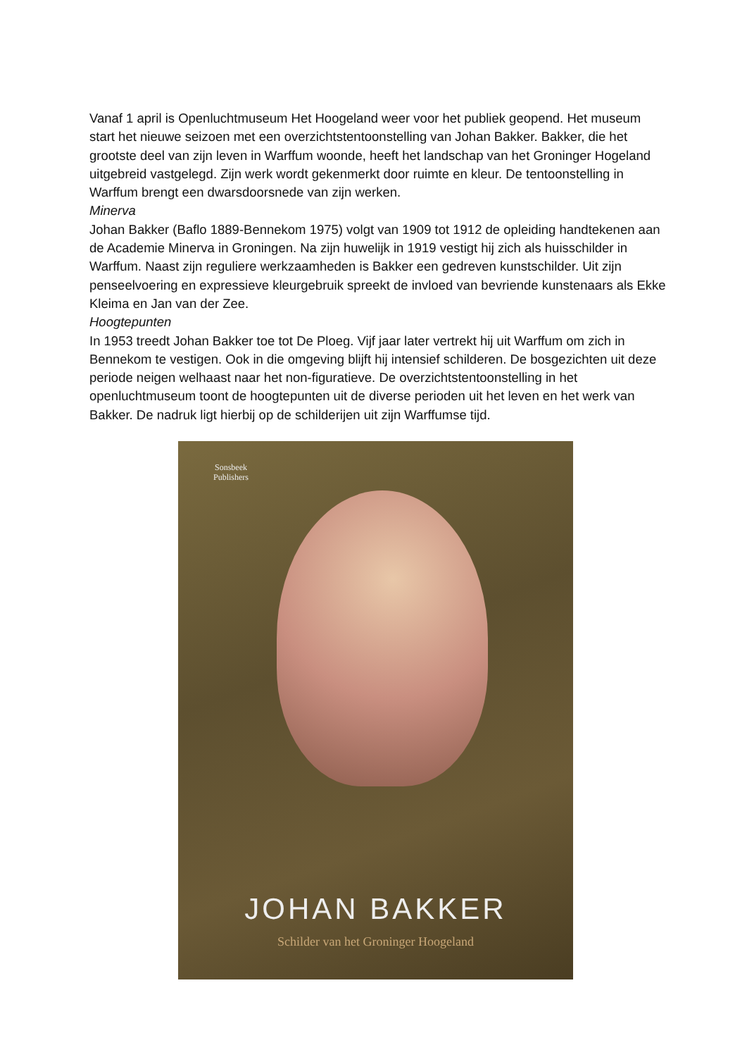Vanaf 1 april is Openluchtmuseum Het Hoogeland weer voor het publiek geopend. Het museum start het nieuwe seizoen met een overzichtstentoonstelling van Johan Bakker. Bakker, die het grootste deel van zijn leven in Warffum woonde, heeft het landschap van het Groninger Hogeland uitgebreid vastgelegd. Zijn werk wordt gekenmerkt door ruimte en kleur. De tentoonstelling in Warffum brengt een dwarsdoorsnede van zijn werken.
Minerva
Johan Bakker (Baflo 1889-Bennekom 1975) volgt van 1909 tot 1912 de opleiding handtekenen aan de Academie Minerva in Groningen. Na zijn huwelijk in 1919 vestigt hij zich als huisschilder in Warffum. Naast zijn reguliere werkzaamheden is Bakker een gedreven kunstschilder. Uit zijn penseelvoering en expressieve kleurgebruik spreekt de invloed van bevriende kunstenaars als Ekke Kleima en Jan van der Zee.
Hoogtepunten
In 1953 treedt Johan Bakker toe tot De Ploeg. Vijf jaar later vertrekt hij uit Warffum om zich in Bennekom te vestigen. Ook in die omgeving blijft hij intensief schilderen. De bosgezichten uit deze periode neigen welhaast naar het non-figuratieve. De overzichtstentoonstelling in het openluchtmuseum toont de hoogtepunten uit de diverse perioden uit het leven en het werk van Bakker. De nadruk ligt hierbij op de schilderijen uit zijn Warffumse tijd.
Sonsbeek
Publishers
JOHAN BAKKER
Schilder van het Groninger Hoogeland